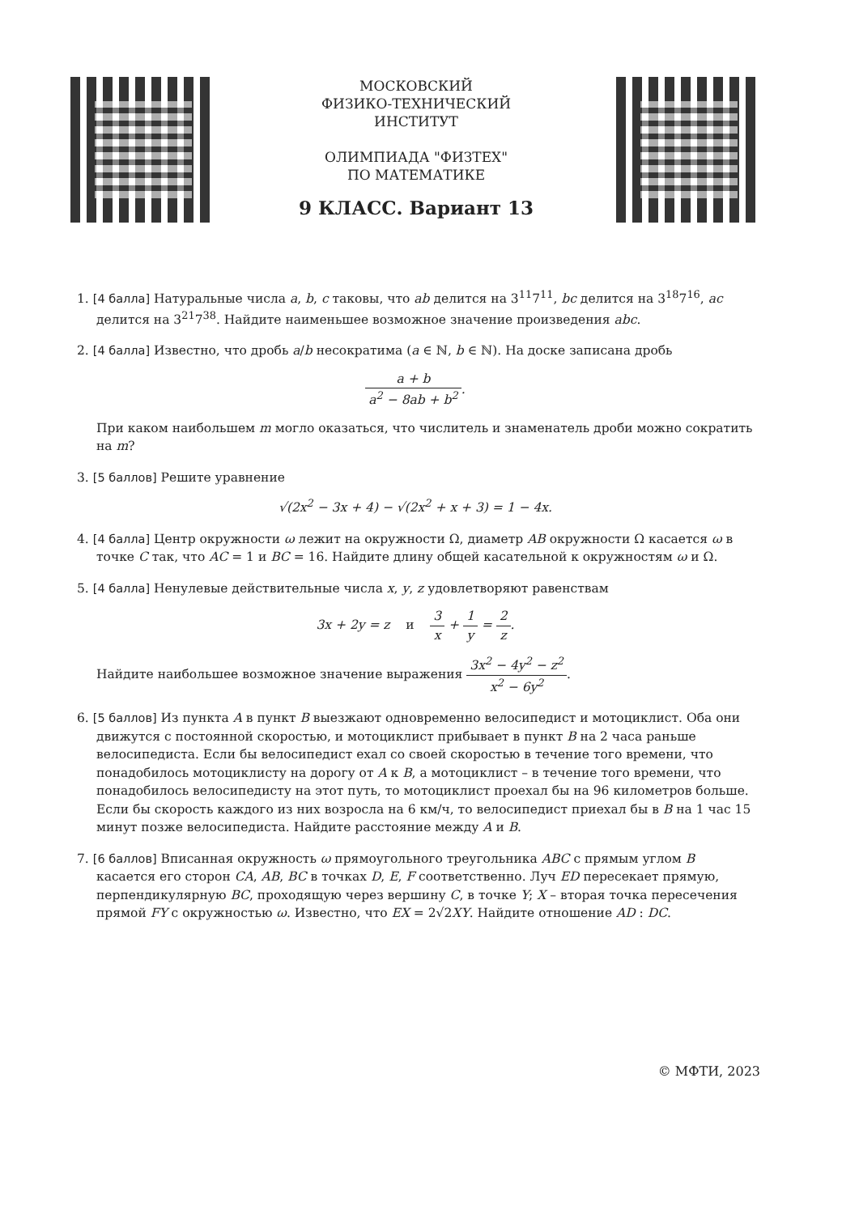МОСКОВСКИЙ
ФИЗИКО-ТЕХНИЧЕСКИЙ
ИНСТИТУТ
ОЛИМПИАДА "ФИЗТЕХ"
ПО МАТЕМАТИКЕ
9 КЛАСС. Вариант 13
1. [4 балла] Натуральные числа a, b, c таковы, что ab делится на 3<sup>11</sup>7<sup>11</sup>, bc делится на 3<sup>18</sup>7<sup>16</sup>, ac делится на 3<sup>21</sup>7<sup>38</sup>. Найдите наименьшее возможное значение произведения abc.
2. [4 балла] Известно, что дробь a/b несократима (a ∈ ℕ, b ∈ ℕ). На доске записана дробь
a + b a<sup>2</sup> − 8ab + b<sup>2</sup>.
При каком наибольшем m могло оказаться, что числитель и знаменатель дроби можно сократить на m?
3. [5 баллов] Решите уравнение
√(2x<sup>2</sup> − 3x + 4) − √(2x<sup>2</sup> + x + 3) = 1 − 4x.
4. [4 балла] Центр окружности ω лежит на окружности Ω, диаметр AB окружности Ω касается ω в точке C так, что AC = 1 и BC = 16. Найдите длину общей касательной к окружностям ω и Ω.
5. [4 балла] Ненулевые действительные числа x, y, z удовлетворяют равенствам
3x + 2y = z и 3 x + 1 y = 2 z.
Найдите наибольшее возможное значение выражения 3x<sup>2</sup> − 4y<sup>2</sup> − z<sup>2</sup> x<sup>2</sup> − 6y<sup>2</sup>.
6. [5 баллов] Из пункта A в пункт B выезжают одновременно велосипедист и мотоциклист. Оба они движутся с постоянной скоростью, и мотоциклист прибывает в пункт B на 2 часа раньше велосипедиста. Если бы велосипедист ехал со своей скоростью в течение того времени, что понадобилось мотоциклисту на дорогу от A к B, а мотоциклист – в течение того времени, что понадобилось велосипедисту на этот путь, то мотоциклист проехал бы на 96 километров больше. Если бы скорость каждого из них возросла на 6 км/ч, то велосипедист приехал бы в B на 1 час 15 минут позже велосипедиста. Найдите расстояние между A и B.
7. [6 баллов] Вписанная окружность ω прямоугольного треугольника ABC с прямым углом B касается его сторон CA, AB, BC в точках D, E, F соответственно. Луч ED пересекает прямую, перпендикулярную BC, проходящую через вершину C, в точке Y; X – вторая точка пересечения прямой FY с окружностью ω. Известно, что EX = 2√2XY. Найдите отношение AD : DC.
© МФТИ, 2023